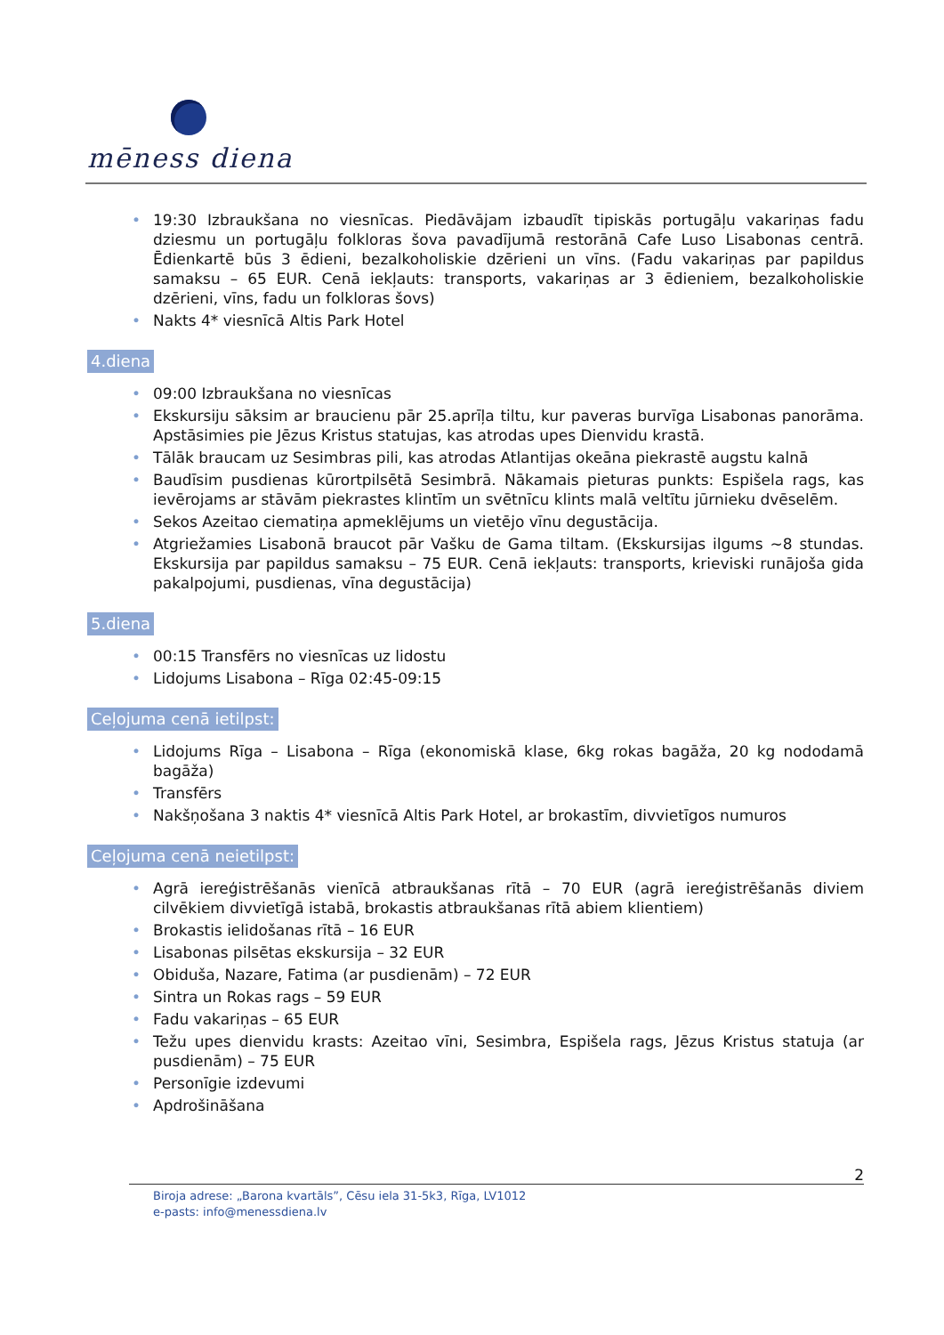mēness diena
• 19:30 Izbraukšana no viesnīcas. Piedāvājam izbaudīt tipiskās portugāļu vakariņas fadu dziesmu un portugāļu folkloras šova pavadījumā restorānā Cafe Luso Lisabonas centrā. Ēdienkartē būs 3 ēdieni, bezalkoholiskie dzērieni un vīns. (Fadu vakariņas par papildus samaksu – 65 EUR. Cenā iekļauts: transports, vakariņas ar 3 ēdieniem, bezalkoholiskie dzērieni, vīns, fadu un folkloras šovs)
• Nakts 4* viesnīcā Altis Park Hotel
4.diena
• 09:00 Izbraukšana no viesnīcas
• Ekskursiju sāksim ar braucienu pār 25.aprīļa tiltu, kur paveras burvīga Lisabonas panorāma. Apstāsimies pie Jēzus Kristus statujas, kas atrodas upes Dienvidu krastā.
• Tālāk braucam uz Sesimbras pili, kas atrodas Atlantijas okeāna piekrastē augstu kalnā
• Baudīsim pusdienas kūrortpilsētā Sesimbrā. Nākamais pieturas punkts: Espišela rags, kas ievērojams ar stāvām piekrastes klintīm un svētnīcu klints malā veltītu jūrnieku dvēselēm.
• Sekos Azeitao ciematiņa apmeklējums un vietējo vīnu degustācija.
• Atgriežamies Lisabonā braucot pār Vašku de Gama tiltam. (Ekskursijas ilgums ~8 stundas. Ekskursija par papildus samaksu – 75 EUR. Cenā iekļauts: transports, krieviski runājoša gida pakalpojumi, pusdienas, vīna degustācija)
5.diena
• 00:15 Transfērs no viesnīcas uz lidostu
• Lidojums Lisabona – Rīga 02:45-09:15
Ceļojuma cenā ietilpst:
• Lidojums Rīga – Lisabona – Rīga (ekonomiskā klase, 6kg rokas bagāža, 20 kg nododamā bagāža)
• Transfērs
• Nakšņošana 3 naktis 4* viesnīcā Altis Park Hotel, ar brokastīm, divvietīgos numuros
Ceļojuma cenā neietilpst:
• Agrā iereģistrēšanās vienīcā atbraukšanas rītā – 70 EUR (agrā iereģistrēšanās diviem cilvēkiem divvietīgā istabā, brokastis atbraukšanas rītā abiem klientiem)
• Brokastis ielidošanas rītā – 16 EUR
• Lisabonas pilsētas ekskursija – 32 EUR
• Obiduša, Nazare, Fatima (ar pusdienām) – 72 EUR
• Sintra un Rokas rags – 59 EUR
• Fadu vakariņas – 65 EUR
• Težu upes dienvidu krasts: Azeitao vīni, Sesimbra, Espišela rags, Jēzus Kristus statuja (ar pusdienām) – 75 EUR
• Personīgie izdevumi
• Apdrošināšana
2
Biroja adrese: „Barona kvartāls”, Cēsu iela 31-5k3, Rīga, LV1012
e-pasts: info@menessdiena.lv